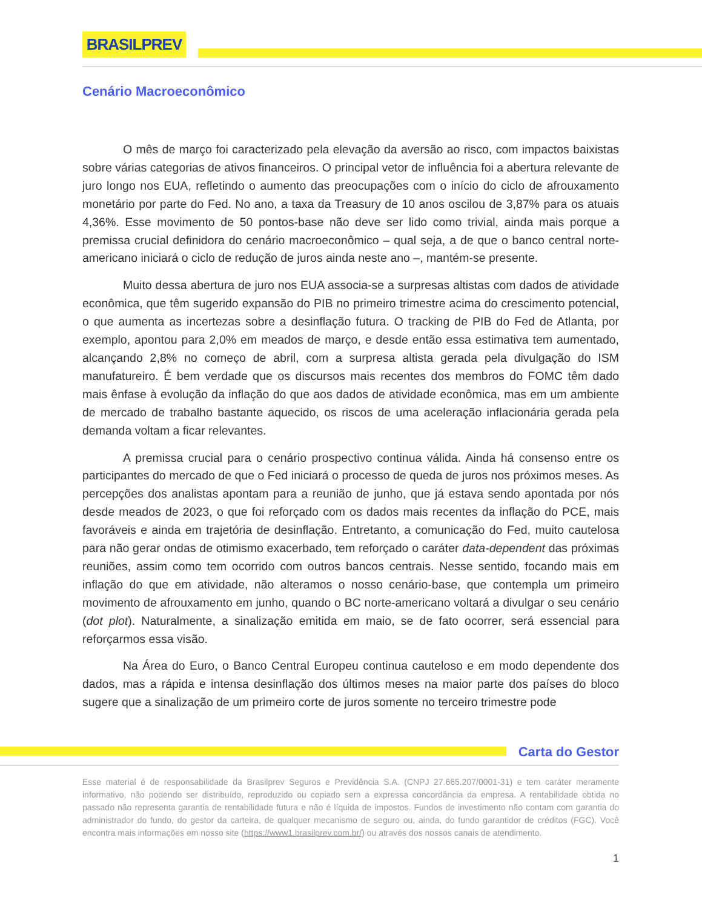BRASILPREV
Cenário Macroeconômico
O mês de março foi caracterizado pela elevação da aversão ao risco, com impactos baixistas sobre várias categorias de ativos financeiros. O principal vetor de influência foi a abertura relevante de juro longo nos EUA, refletindo o aumento das preocupações com o início do ciclo de afrouxamento monetário por parte do Fed. No ano, a taxa da Treasury de 10 anos oscilou de 3,87% para os atuais 4,36%. Esse movimento de 50 pontos-base não deve ser lido como trivial, ainda mais porque a premissa crucial definidora do cenário macroeconômico – qual seja, a de que o banco central norte-americano iniciará o ciclo de redução de juros ainda neste ano –, mantém-se presente.
Muito dessa abertura de juro nos EUA associa-se a surpresas altistas com dados de atividade econômica, que têm sugerido expansão do PIB no primeiro trimestre acima do crescimento potencial, o que aumenta as incertezas sobre a desinflação futura. O tracking de PIB do Fed de Atlanta, por exemplo, apontou para 2,0% em meados de março, e desde então essa estimativa tem aumentado, alcançando 2,8% no começo de abril, com a surpresa altista gerada pela divulgação do ISM manufatureiro. É bem verdade que os discursos mais recentes dos membros do FOMC têm dado mais ênfase à evolução da inflação do que aos dados de atividade econômica, mas em um ambiente de mercado de trabalho bastante aquecido, os riscos de uma aceleração inflacionária gerada pela demanda voltam a ficar relevantes.
A premissa crucial para o cenário prospectivo continua válida. Ainda há consenso entre os participantes do mercado de que o Fed iniciará o processo de queda de juros nos próximos meses. As percepções dos analistas apontam para a reunião de junho, que já estava sendo apontada por nós desde meados de 2023, o que foi reforçado com os dados mais recentes da inflação do PCE, mais favoráveis e ainda em trajetória de desinflação. Entretanto, a comunicação do Fed, muito cautelosa para não gerar ondas de otimismo exacerbado, tem reforçado o caráter data-dependent das próximas reuniões, assim como tem ocorrido com outros bancos centrais. Nesse sentido, focando mais em inflação do que em atividade, não alteramos o nosso cenário-base, que contempla um primeiro movimento de afrouxamento em junho, quando o BC norte-americano voltará a divulgar o seu cenário (dot plot). Naturalmente, a sinalização emitida em maio, se de fato ocorrer, será essencial para reforçarmos essa visão.
Na Área do Euro, o Banco Central Europeu continua cauteloso e em modo dependente dos dados, mas a rápida e intensa desinflação dos últimos meses na maior parte dos países do bloco sugere que a sinalização de um primeiro corte de juros somente no terceiro trimestre pode
Carta do Gestor
Esse material é de responsabilidade da Brasilprev Seguros e Previdência S.A. (CNPJ 27.665.207/0001-31) e tem caráter meramente informativo, não podendo ser distribuído, reproduzido ou copiado sem a expressa concordância da empresa. A rentabilidade obtida no passado não representa garantia de rentabilidade futura e não é líquida de impostos. Fundos de investimento não contam com garantia do administrador do fundo, do gestor da carteira, de qualquer mecanismo de seguro ou, ainda, do fundo garantidor de créditos (FGC). Você encontra mais informações em nosso site (https://www1.brasilprev.com.br/) ou através dos nossos canais de atendimento.
1